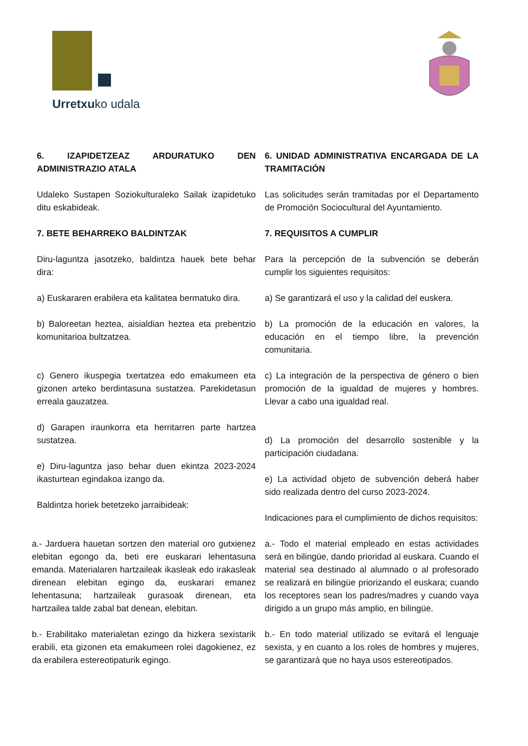Urretxuko udala
6. IZAPIDETZEAZ ARDURATUKO DEN ADMINISTRAZIO ATALA
Udaleko Sustapen Soziokulturaleko Sailak izapidetuko ditu eskabideak.
7. BETE BEHARREKO BALDINTZAK
Diru-laguntza jasotzeko, baldintza hauek bete behar dira:
a) Euskararen erabilera eta kalitatea bermatuko dira.
b) Baloreetan heztea, aisialdian heztea eta prebentzio komunitarioa bultzatzea.
c) Genero ikuspegia txertatzea edo emakumeen eta gizonen arteko berdintasuna sustatzea. Parekidetasun erreala gauzatzea.
d) Garapen iraunkorra eta herritarren parte hartzea sustatzea.
e) Diru-laguntza jaso behar duen ekintza 2023-2024 ikasturtean egindakoa izango da.
Baldintza horiek betetzeko jarraibideak:
a.- Jarduera hauetan sortzen den material oro gutxienez elebitan egongo da, beti ere euskarari lehentasuna emanda. Materialaren hartzaileak ikasleak edo irakasleak direnean elebitan egingo da, euskarari emanez lehentasuna; hartzaileak gurasoak direnean, eta hartzailea talde zabal bat denean, elebitan.
b.- Erabilitako materialetan ezingo da hizkera sexistarik erabili, eta gizonen eta emakumeen rolei dagokienez, ez da erabilera estereotipaturik egingo.
6. UNIDAD ADMINISTRATIVA ENCARGADA DE LA TRAMITACIÓN
Las solicitudes serán tramitadas por el Departamento de Promoción Sociocultural del Ayuntamiento.
7. REQUISITOS A CUMPLIR
Para la percepción de la subvención se deberán cumplir los siguientes requisitos:
a) Se garantizará el uso y la calidad del euskera.
b) La promoción de la educación en valores, la educación en el tiempo libre, la prevención comunitaria.
c) La integración de la perspectiva de género o bien promoción de la igualdad de mujeres y hombres. Llevar a cabo una igualdad real.
d) La promoción del desarrollo sostenible y la participación ciudadana.
e) La actividad objeto de subvención deberá haber sido realizada dentro del curso 2023-2024.
Indicaciones para el cumplimiento de dichos requisitos:
a.- Todo el material empleado en estas actividades será en bilingüe, dando prioridad al euskara. Cuando el material sea destinado al alumnado o al profesorado se realizará en bilingüe priorizando el euskara; cuando los receptores sean los padres/madres y cuando vaya dirigido a un grupo más amplio, en bilingüe.
b.- En todo material utilizado se evitará el lenguaje sexista, y en cuanto a los roles de hombres y mujeres, se garantizará que no haya usos estereotipados.